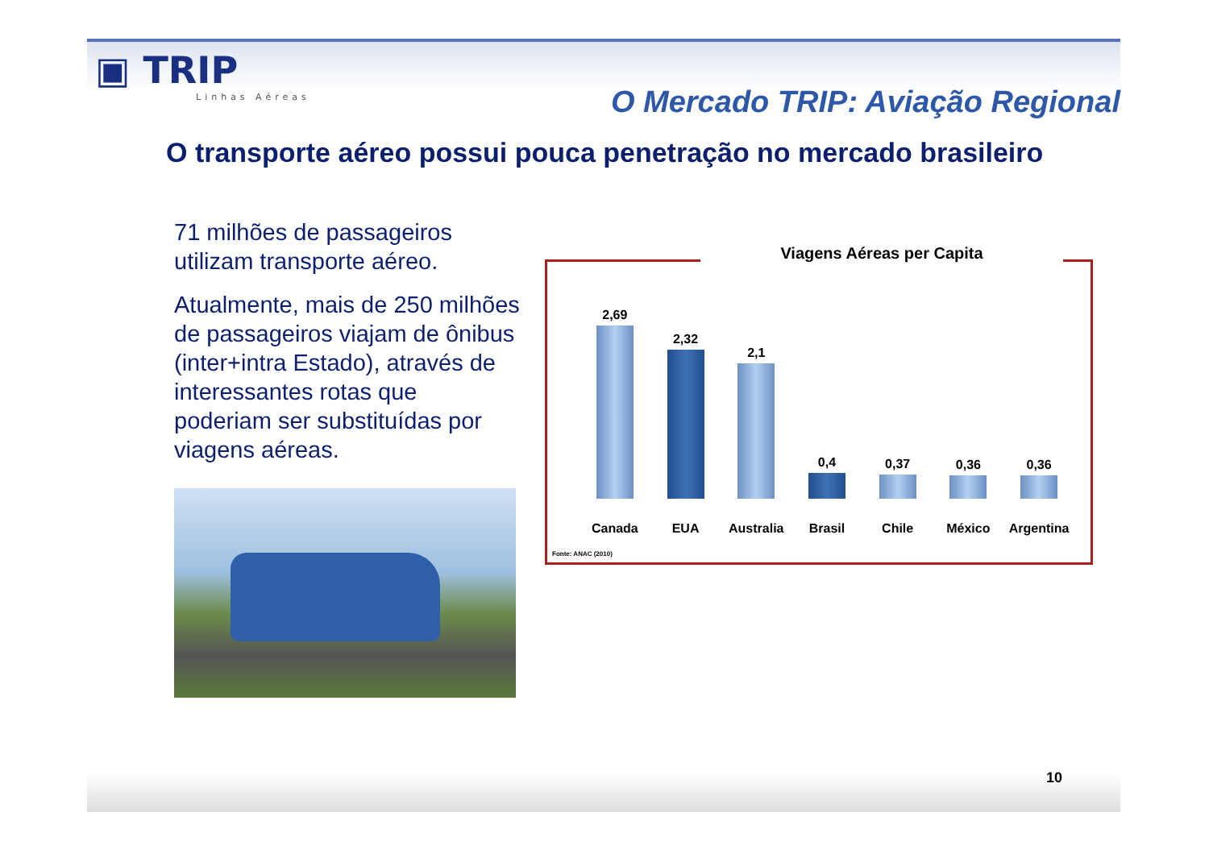▣ TRIP
Linhas Aéreas
O Mercado TRIP: Aviação Regional
O transporte aéreo possui pouca penetração no mercado brasileiro
71 milhões de passageiros utilizam transporte aéreo.
Atualmente, mais de 250 milhões de passageiros viajam de ônibus (inter+intra Estado), através de interessantes rotas que poderiam ser substituídas por viagens aéreas.
Viagens Aéreas per Capita
2,69
Canada
2,32
EUA
2,1
Australia
0,4
Brasil
0,37
Chile
0,36
México
0,36
Argentina
Fonte: ANAC (2010)
10